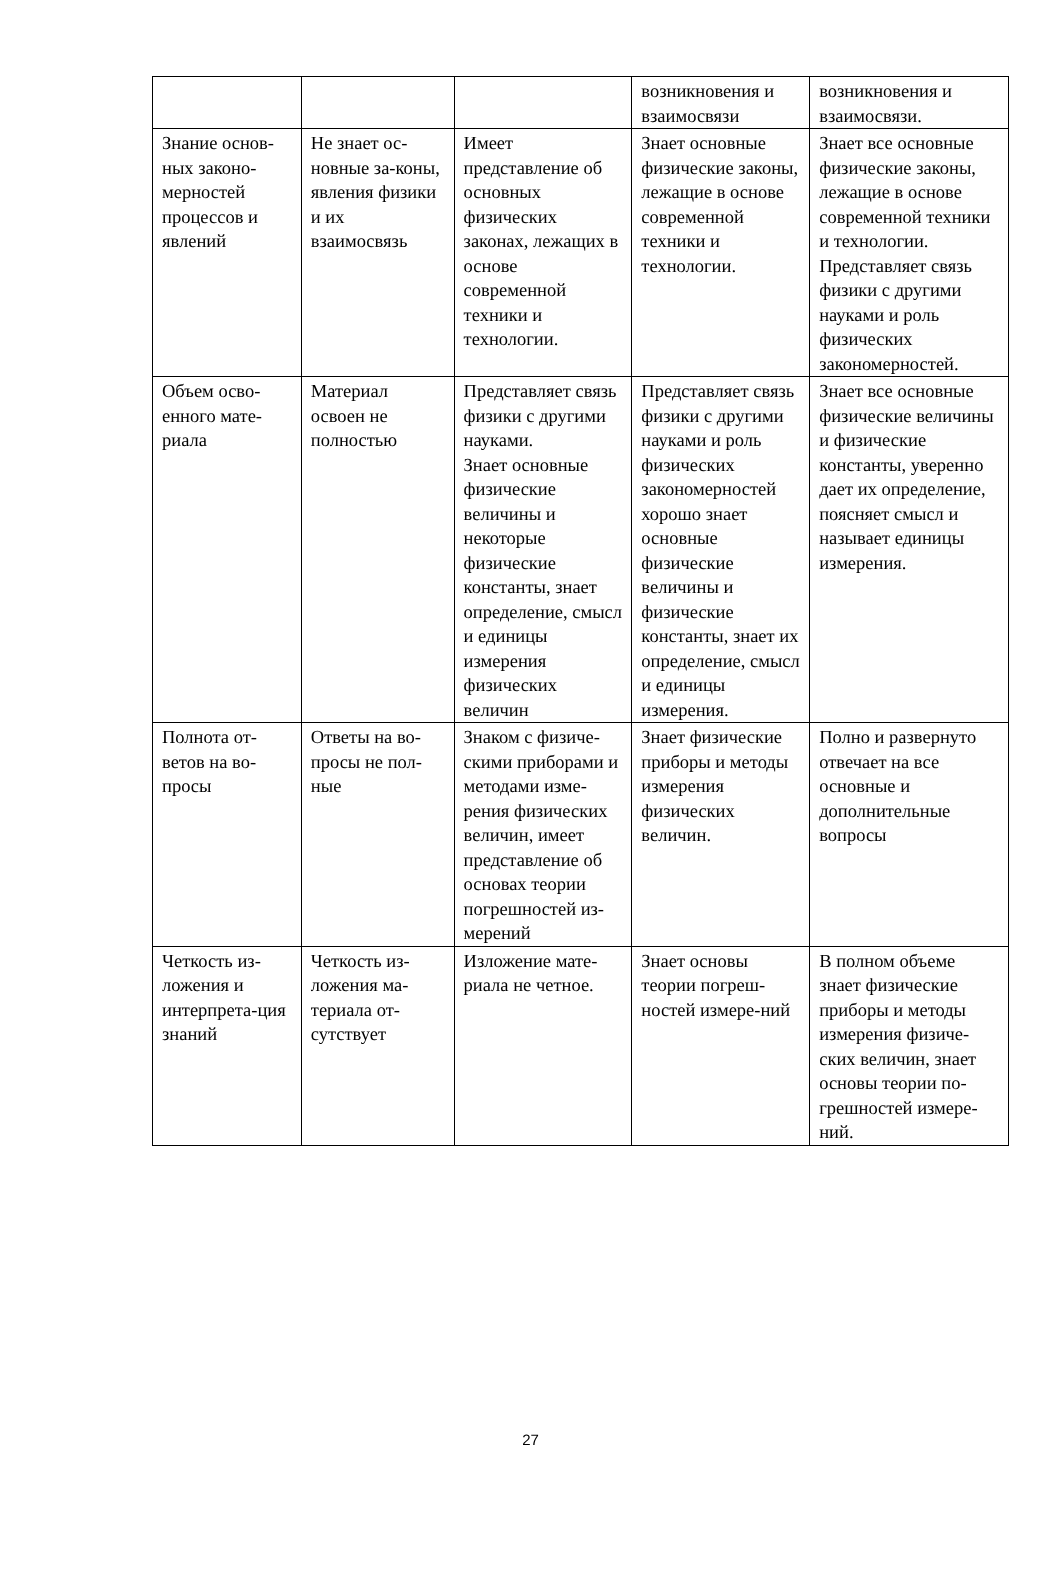| | | | возникновения и взаимосвязи | возникновения и взаимосвязи. |
| Знание основ-ных законо-мерностей процессов и явлений | Не знает ос-новные за-коны, явления физики и их взаимосвязь | Имеет представление об основных физических законах, лежащих в основе современной техники и технологии. | Знает основные физические законы, лежащие в основе современной техники и технологии. | Знает все основные физические законы, лежащие в основе современной техники и технологии. Представляет связь физики с другими науками и роль физических закономерностей. |
| Объем осво-енного мате-риала | Материал освоен не полностью | Представляет связь физики с другими науками. Знает основные физические величины и некоторые физические константы, знает определение, смысл и единицы измерения физических величин | Представляет связь физики с другими науками и роль физических закономерностей хорошо знает основные физические величины и физические константы, знает их определение, смысл и единицы измерения. | Знает все основные физические величины и физические константы, уверенно дает их определение, поясняет смысл и называет единицы измерения. |
| Полнота от-ветов на во-просы | Ответы на во-просы не пол-ные | Знаком с физиче-скими приборами и методами изме-рения физических величин, имеет представление об основах теории погрешностей из-мерений | Знает физические приборы и методы измерения физических величин. | Полно и развернуто отвечает на все основные и дополнительные вопросы |
| Четкость из-ложения и интерпрета-ция знаний | Четкость из-ложения ма-териала от-сутствует | Изложение мате-риала не четное. | Знает основы теории погреш-ностей измере-ний | В полном объеме знает физические приборы и методы измерения физиче-ских величин, знает основы теории по-грешностей измере-ний. |
27